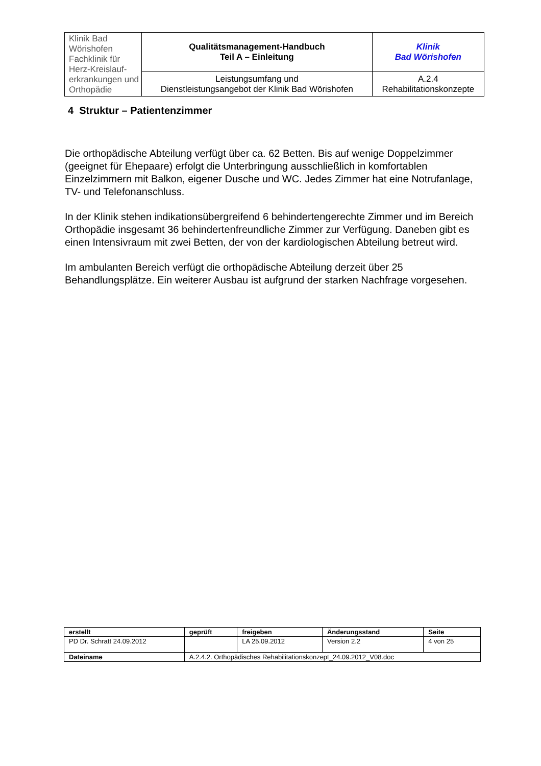| Klinik Bad Wörishofen Fachklinik für Herz-Kreislauf- erkrankungen und Orthopädie | Qualitätsmanagement-Handbuch Teil A – Einleitung | Klinik Bad Wörishofen |
| | Leistungsumfang und Dienstleistungsangebot der Klinik Bad Wörishofen | A.2.4 Rehabilitationskonzepte |
4 Struktur – Patientenzimmer
Die orthopädische Abteilung verfügt über ca. 62 Betten. Bis auf wenige Doppelzimmer (geeignet für Ehepaare) erfolgt die Unterbringung ausschließlich in komfortablen Einzelzimmern mit Balkon, eigener Dusche und WC. Jedes Zimmer hat eine Notrufanlage, TV- und Telefonanschluss.
In der Klinik stehen indikationsübergreifend 6 behindertengerechte Zimmer und im Bereich Orthopädie insgesamt 36 behindertenfreundliche Zimmer zur Verfügung. Daneben gibt es einen Intensivraum mit zwei Betten, der von der kardiologischen Abteilung betreut wird.
Im ambulanten Bereich verfügt die orthopädische Abteilung derzeit über 25 Behandlungsplätze. Ein weiterer Ausbau ist aufgrund der starken Nachfrage vorgesehen.
| erstellt | geprüft | freigeben | Änderungsstand | Seite |
| PD Dr. Schratt 24.09.2012 | | LA 25.09.2012 | Version 2.2 | 4 von 25 |
| Dateiname | A.2.4.2. Orthopädisches Rehabilitationskonzept_24.09.2012_V08.doc | | | |